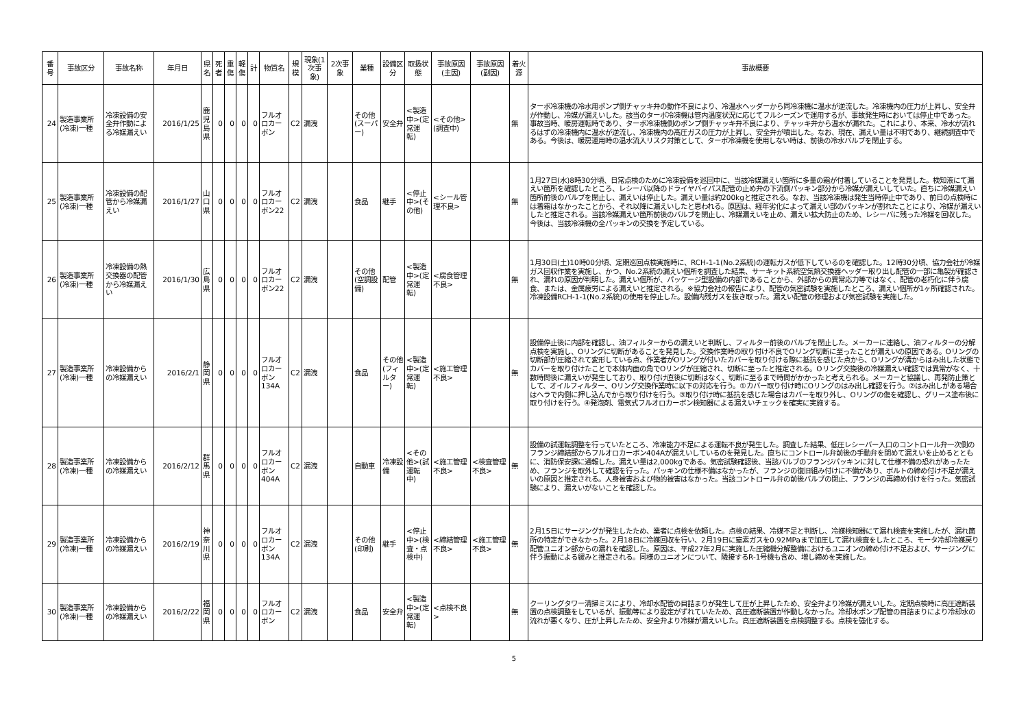| 番号 | 事故区分 | 事故名称 | 年月日 | 県名 | 死者 | 重傷 | 軽傷 | 計 | 物質名 | 規模 | 現象(1次事象) | 2次事象 | 業種 | 設備区分 | 取扱状態 | 事故原因(主因) | 事故原因(副因) | 着火源 | 事故概要 |
| --- | --- | --- | --- | --- | --- | --- | --- | --- | --- | --- | --- | --- | --- | --- | --- | --- | --- | --- | --- |
| 24 | 製造事業所(冷凍)一種 | 冷凍設備の安全弁作動による冷媒漏えい | 2016/1/25 | 鹿児島県 | 0 | 0 | 0 | 0 | フルオロカーボン | C2 | 漏洩 | | その他(スーパー) | 安全弁 | <製造中>(定常運転) | <その他>(調査中) | | 無 | ターボ冷凍機の冷水用ポンプ側チャッキ弁の動作不良により、冷温水ヘッダーから同冷凍機に温水が逆流した。冷凍機内の圧力が上昇し、安全弁が作動し、冷媒が漏えいした。該当のターボ冷凍機は管内温度状況に応じてフルシーズンで運用するが、事故発生時においては停止中であった。事故当時、暖房運転時であり、ターボ冷凍機側のポンプ側チャッキ弁不良により、チャッキ弁から温水が漏れた。これにより、本来、冷水が流れるはずの冷凍機内に温水が逆流し、冷凍機内の高圧ガスの圧力が上昇し、安全弁が噴出した。なお、現在、漏えい量は不明であり、継続調査中である。今後は、暖房運用時の温水流入リスク対策として、ターボ冷凍機を使用しない時は、前後の冷水バルブを閉止する。 |
| 25 | 製造事業所(冷凍)一種 | 冷凍設備の配管から冷媒漏えい | 2016/1/27 | 山口県 | 0 | 0 | 0 | 0 | フルオロカーボン22 | C2 | 漏洩 | | 食品 | 継手 | <停止中>(その他) | <シール管理不良> | | 無 | 1月27日(水)8時30分頃、日常点検のために冷凍設備を巡回中に、当該冷媒漏えい箇所に多量の霜が付着していることを発見した。検知液にて漏えい箇所を確認したところ、レシーバ以降のドライヤバイパス配管の止め弁の下流側パッキン部分から冷媒が漏えいしていた。直ちに冷媒漏えい箇所前後のバルブを閉止し、漏えいは停止した。漏えい量は約200kgと推定される。なお、当該冷凍機は発生当時停止中であり、前日の点検時には着霜はなかったことから、それ以降に漏えいしたと思われる。原因は、経年劣化によって漏えい部のパッキンが割れたことにより、冷媒が漏えいしたと推定される。当該冷媒漏えい箇所前後のバルブを閉止し、冷媒漏えいを止め、漏えい拡大防止のため、レシーバに残った冷媒を回収した。今後は、当該冷凍機の全パッキンの交換を予定している。 |
| 26 | 製造事業所(冷凍)一種 | 冷凍設備の熱交換器の配管から冷媒漏えい | 2016/1/30 | 広島県 | 0 | 0 | 0 | 0 | フルオロカーボン22 | C2 | 漏洩 | | その他(空調設備) | 配管 | <製造中>(定常運転) | <腐食管理不良> | | 無 | 1月30日(土)10時00分頃、定期巡回点検実施時に、RCH-1-1(No.2系統)の運転ガスが低下しているのを確認した。12時30分頃、協力会社が冷媒ガス回収作業を実施し、かつ、No.2系統の漏えい個所を調査した結果、サーキット系統空気熱交換器ヘッダー取り出し配管の一部に亀裂が確認され、漏れの原因が判明した。漏えい個所が、パッケージ型設備の内部であることから、外部からの異常応力等ではなく、配管の老朽化に伴う腐食、または、金属疲労による漏えいと推定される。※協力会社の報告により、配管の気密試験を実施したところ、漏えい個所が1ヶ所確認された。冷凍設備RCH-1-1(No.2系統)の使用を停止した。設備内残ガスを抜き取った。漏えい配管の修理および気密試験を実施した。 |
| 27 | 製造事業所(冷凍)一種 | 冷凍設備からの冷媒漏えい | 2016/2/1 | 静岡県 | 0 | 0 | 0 | 0 | フルオロカーボン134A | C2 | 漏洩 | | 食品 | その他(フィルター) | <製造中>(定常運転) | <施工管理不良> | | 無 | 設備停止後に内部を確認し、油フィルターからの漏えいと判断し、フィルター前後のバルブを閉止した。メーカーに連絡し、油フィルターの分解点検を実施し、Oリングに切断があることを発見した。交換作業時の取り付け不良でOリング切断に至ったことが漏えいの原因である。Oリングの切断部が圧縮されて変形している点、作業者がOリングが付いたカバーを取り付ける際に抵抗を感じた点から、Oリングが溝からはみ出した状態でカバーを取り付けたことで本体内面の角でOリングが圧縮され、切断に至ったと推定される。Oリング交換後の冷媒漏えい確認では異常がなく、十数時間後に漏えいが発生しており、取り付け直後に切断はなく、切断に至るまで時間がかかったと考えられる。メーカーと協議し、再発防止策として、オイルフィルター、Oリング交換作業時に以下の対応を行う。①カバー取り付け時にOリングのはみ出し確認を行う。②はみ出しがある場合はヘラで内側に押し込んでから取り付けを行う。③取り付け時に抵抗を感じた場合はカバーを取り外し、Oリングの傷を確認し、グリース塗布後に取り付けを行う。④発泡剤、電気式フルオロカーボン検知器による漏えいチェックを確実に実施する。 |
| 28 | 製造事業所(冷凍)一種 | 冷凍設備からの冷媒漏えい | 2016/2/12 | 群馬県 | 0 | 0 | 0 | 0 | フルオロカーボン404A | C2 | 漏洩 | | 自動車 | 冷凍設備 | <その他>(試運転中) | <施工管理不良> | <検査管理不良> | 無 | 設備の試運転調整を行っていたところ、冷凍能力不足による運転不良が発生した。調査した結果、低圧レシーバー入口のコントロール弁一次側のフランジ締結部からフルオロカーボン404Aが漏えいしているのを発見した。直ちにコントロール弁前後の手動弁を閉めて漏えいを止めるとともに、消防保安課に通報した。漏えい量は2,000kgである。気密試験確認後、当該バルブのフランジパッキンに対して仕様不備の恐れがあったため、フランジを取外して確認を行った。パッキンの仕様不備はなかったが、フランジの復旧組み付けに不備があり、ボルトの締め付け不足が漏えいの原因と推定される。人身被害および物的被害はなかった。当該コントロール弁の前後バルブの閉止、フランジの再締め付けを行った。気密試験により、漏えいがないことを確認した。 |
| 29 | 製造事業所(冷凍)一種 | 冷凍設備からの冷媒漏えい | 2016/2/19 | 神奈川県 | 0 | 0 | 0 | 0 | フルオロカーボン134A | C2 | 漏洩 | | その他(印刷) | 継手 | <停止中>(検査・点検中) | <締結管理不良> | <施工管理不良> | 無 | 2月15日にサージングが発生したため、業者に点検を依頼した。点検の結果、冷媒不足と判断し、冷媒検知器にて漏れ検査を実施したが、漏れ箇所の特定ができなかった。2月18日に冷媒回収を行い、2月19日に窒素ガスを0.92MPaまで加圧して漏れ検査をしたところ、モータ冷却冷媒戻り配管ユニオン部からの漏れを確認した。原因は、平成27年2月に実施した圧縮機分解整備におけるユニオンの締め付け不足および、サージングに伴う振動による緩みと推定される。同様のユニオンについて、隣接するR-1号機も含め、増し締めを実施した。 |
| 30 | 製造事業所(冷凍)一種 | 冷凍設備からの冷媒漏えい | 2016/2/22 | 福岡県 | 0 | 0 | 0 | 0 | フルオロカーボン | C2 | 漏洩 | | 食品 | 安全弁 | <製造中>(定常運転) | <点検不良> | | 無 | クーリングタワー清掃ミスにより、冷却水配管の目詰まりが発生して圧が上昇したため、安全弁より冷媒が漏えいした。定期点検時に高圧遮断装置の点検調整をしているが、振動等により設定がずれていたため、高圧遮断装置が作動しなかった。冷却水ポンプ配管の目詰まりにより冷却水の流れが悪くなり、圧が上昇したため、安全弁より冷媒が漏えいした。高圧遮断装置を点検調整する。点検を強化する。 |
5